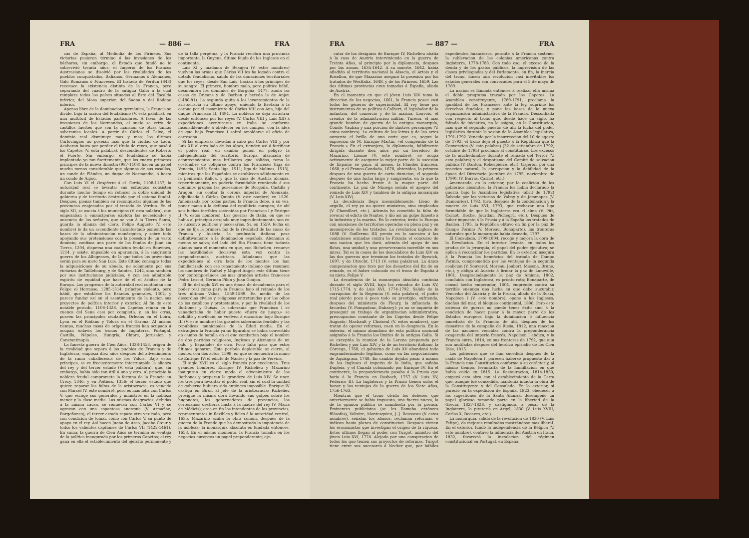FRA — 886 — FRA
cas de España, al Mediodía de los Pirineos. Sus victorias pusieron término á las invasiones de los bárbaros; sin embargo, el Estado que fundó no le sobrevivió treinta años; el Imperio de los Francos Austrasianos se disolvió por las rivalidades de los pueblos conquistados, Italianos, Germanos ó Alemanes, Galo Romanos ó Franceses. El tratado de Verdun (843) reconoce la existencia distinta de la Francia, pero separando del cuadro de la antigua Galia á la cual remplaza todos los países situados al Este del Escalda inferior, del Mosa superior, del Saona y del Ródano inferior.
Apenas libre de la dominacion germánica, la Francia se divide, bajo la accion del feudalismo (V. esta palabra), en una multitud de Estados particulares. A favor de las invasiones de los Normandos, el suelo se eriza de castillos fuertes que son la mansion de otras tantas soberanías locales. A partir de Cárlos el Calvo, el dominio real disminuye mas y mas; los últimos Carlovingios no poseían mas que la ciudad de Laon. Acabaron hasta por perder el título de reyes, que pasó á los Capetos (V. esta palabra), descendientes de Roberto el Fuerte. Sin embargo, el feudalismo se habia implantado ya tan fuertemente, que los cuatro primeros príncipes de la nueva dinastía (987-1108) hacen un papel mucho menos considerable que algunos de sus vasallos, un conde de Flándes, un duque de Normandía, ó hasta un conde de Anjou.
Con Luis VI el Despierto ó el Gordo, 1108-1137, la autoridad real se levanta; sus esfuerzos consisten durante mucho tiempo en rehacer la doble unidad de gobierno y de territorio destruida por el sistema feudal. Despues, piensa tambien en reconquistar algunas de las provincias enajenadas por el tratado de Verdun. En el siglo XII, se asocia á los municipios (V. esta palabra), que empezaban á emanciparse; explota las necesidades y ausencia de los señores, que se van á la Tierra Santa, guarda la alianza del clero. Felipe Augusto (V. este nombre) le da un ascendiente incontestado poniendo las bases de la administracion monárquica, y sobre todo apoyando sus pretensiones con la posesion de un vasto dominio; confisca una parte de los feudos de Juan sin Tierra, 1204, dispersa una coalicion feudal en Bouvines, 1214, y asiste, impasible en apariencia, á la sangrienta guerra de los Albigenses, de la que todos los provechos serán para su nieto San Luis. Este último consagra todas la adquisiciones de su abuelo, no solamente por sus victorias de Taillebourg, y de Saintes, 1242, sino tambien por sus instituciones judiciales, y con ese admirable espíritu de equidad que hace de él el árbitro de la Europa. Los progresos de la autoridad real continúan con Felipe el Hermoso, 1285-1314, príncipe violento, pero hábil, que establece los Estados generales, 1302, y parece fundar así en el asentimiento de la nacion sus proyectos de política interior y exterior. Al fin de este notable período, 1108-1328, los Capetos reinan en la cuenca del Sena casi por completo, y, en las otras, poseen las principales ciudades, Orleans en el Loira, Lyon en el Ródano y Tolosa en el Garona. Al mismo tiempo, muchas casas de orígen francés han ocupado ú ocupan todavía los tronos de Inglaterra, Portugal, Castilla, Nápoles, Hungría, Chipre, Jerusalen y Constantinopla.
La funesta guerra de Cien Años, 1338-1453, orígen de la rivalidad que separa á los pueblos de Francia y de Inglaterra, empieza diez años despues del advenimiento de la rama caballeresca de los Valois. Bajo estos príncipes, se ve frecuentemente interrumpida la alianza del rey y del tercer estado (V. esta palabra), que, sin embargo, habia sido tan útil á uno y otro. Al principio la nobleza feudal compromete la fortuna de la Francia en Crecy, 1346, y en Poitiers, 1356; el tercer estado que quiere reparar las faltas de la aristocracia, es vencido con Marcel (V. este nombre), pero es mas feliz con Cárlos V, que escoge sus generales y ministros en la nobleza menor y la clase media. Las mismas desgracias, debidas á la misma causa, se renuevan con Cárlos VI y se agravan con una espantosa anarquía (V. Armañac, Borgoñones); el tercer estado repara otra vez todo, pero con condicion de tomar, como con Cárlos V, su punto de apoyo en el rey. Así hacen Juana de Arco, Jacobo Cœur y todos los valientes capitanes de Cárlos VII (1422-1461). En suma, la guerra de Cien Años se termina en ventaja de la política inaugurada por los primeros Capetos; el rey gana en ella el establecimiento del ejército permanente y de la talla perpétua, y la Francia recobra una provincia importante, la Guyena, último feudo de los Ingleses en el continente.
Luis XI y madama de Beaujeu (V. estos nombres) vuelven las armas que Cárlos VII les ha legado contra el dotado feudalismo, salido de las donaciones territoriales que los reyes, desde San Luis, hacian á los príncipes de su sangre. El primero, hombre malo, pero político hábil, desmembra los dominios de Borgoña, 1477, anula las casas de Orleans y de Borbon y hereda la de Anjou (1480-81). La segunda quita á los levantamientos de la aristocracia su último apoyo, uniendo la Bretaña á la corona por el casamiento de Cárlos VIII con Ana, hija del duque Francisco II, 1491. La nobleza se deja arrastrar desde entónces por los reyes (V. Cárlos VIII y Luis XII) á expediciones aventureras en Italia se conforma insensiblemente á obedecer en los campos, con la idea de que bajo Francisco I sabrá amoldarse al oficio de cortesana.
Si las empresas llevadas á cabo por Cárlos VIII y por Luis XII al otro lado de los Alpes, tienden así á fortificar el poder real, en cambio ponen en peligro la independencia del territorio. Europa, alarmada de acontecimientos mas brillantes que sólidos, toma la costumbre de coligarse contra los Franceses (liga de Venecia, 1495; Santa liga, 1511; liga de Malinas, 1513), mientras que los Españoles se establecen sólidamente en la península itálica, y que la casa de Austria alcanza, repentinamente, un poderío formidable reuniendo á sus dominios propios las posesiones de Borgoña, Castilla y Aragon, sin contar la corona imperial de Alemania, adjudicada á Cárlos Quinto (V. este nombre) en 1520. Amenazada por todas partes, la Francia debe, á su vez, poner mano á la defensa del equilibrio europeo; de ahí seis luchas terribles sostenidas por Francisco I y Enrique II (V. estos nombres). Las guerras de Italia, en que se habia al principio arrojado muy imprudentemente, son en lo sucesivo políticas y necesarias. Si, en 1559, fecha en que se fija la primera faz de la rivalidad de las casas de Francia y Austria, la península italiana pasa definitivamente á la dominacion española, Alemania al menos se salva; del lado del Rin Francia tiene todavía aliados para el momento en que, con Richelieu, renueve las hostilidades decisivas esta vez contra la preponderancia austriaca. Añadamos que las expediciones al otro lado de los montes los han familiarizado con ese renacimiento italiano que resumen los nombres de Rafael y Miguel Angel; este último tiene por contemporáneos los mas grandes artistas franceses Pedro Lescot, German Pilon y Juan Goujon.
El fin del siglo XVI es una época de decadencia para el poder real como para la Francia bajo el reinado de los tres últimos Valois, 1559-1589. En medio de las discordias civiles y religiosas entretenidas por los odios de los católicos y protestantes, y por la rivalidad de los Borbones y Guisas, la soberanía que Francisco I se vanagloriaba de haber puesto «fuera de juego,» se debilitó y envileció; se vuelven á encontrar bajo Enrique III (V. este nombre) las grandes soberanías feudales y las repúblicas municipales de la Edad media. En el extranjero la Francia ya no figuraba; se habia convertido en campo de batalla en el que combatian bajo el nombre de dos partidos religiosos, Ingleses y Alemanes de un lado, y Españoles de otro. Poco faltó para que estos últimos ganaran. Este período deplorable se cierra, al menos, con dos actos, 1598, en que se encuentra la mano de Enrique IV: el edicto de Nantes y la paz de Vervins.
El siglo XVII es el siglo francés por excelencia. Tres grandes hombres, Enrique IV, Richelieu y Mazarino inauguran en cierto modo el advenimiento de los Borbones y preparan la grandeza de Luis XIV. Se unen los tres para levantar el poder real, sin el cual la unidad de gobierno hubiera sido entónces imposible. Enrique IV castiga en Biron al jefe de la aristocracia; Richelieu prosigue la misma obra llevando sus golpes sobre los hugonotes, los gobernadores de provincias, los cortesanos; destierra hasta á la madre del rey (V. María de Médicis); crea en fin los intendentes de las provincias, representantes in flexibles y fieles á la autoridad central, 1635. Mazarino acaba la obra comun, despues de la guerra de la Fronde que ha demostrado la impotencia de la nobleza; la monarquía absoluta es fundada entónces, 1653. En el mismo momento, la Francia tomaba en los negocios europeos un papel preponderante; eje-
FRA — 887 — FRA
cutor de los designios de Enrique IV, Richelieu abatia á la casa de Austria interviniendo en la guerra de Treinta Años, al principio por la diplomacia, despues por las armas, 1635-1642. A su muerte, 1642, habia añadido al territorio nacional la Alsacia, el Artois y el Rosellon, de que Mazarino aseguró la posesion por los tratados de Westfalia, 1648, y de los Pirineos, 1659. Las dos últimas provincias eran tomadas á España, aliada de Austria.
En el momento en que el jóven Luis XIV toma la direccion de los negocios, 1661, la Francia posee casi todos los géneros de superioridad. El rey tiene por instrumentos de su política á Colbert, el legislador de la industria, del comercio y de la marina, Louvois, el creador de la administracion militar, Turena, el mas grande hombre de guerra de la antigua monarquía, Condé, Vauban y una porcion de ilustres personajes (V. estos nombres). La cultura de las letras y de las artes aumenta el brillo de una corte que es, segun la expresion de M. Enrique Martin, «el compendio de la Francia.» En el extranjero, la diplomacia, hábilmente dirigida durante diez años por un heredero de Mazarino, Lionne (V. este nombre), se ocupa activamente de asegurar la mejor parte de la sucesion de España; se gana, al menos, la Flándes francesa, 1668, y el Franco-Condado, 1678, obtenidos, la primera despues de una guerra de corta duracion, el segundo despues de una lucha larga y sangrienta, en la que la Francia ha hecho frente á la mayor parte del continente. La paz de Nimega señala el apogeo del reinado de Luis XIV y tambien de la antigua monarquía (V. Luis XIV).
La decadencia llega insensiblemente. Lleno de orgullo, el rey ya no quiere ministros, sino empleados (V. Chamillart, etc.). Además ha cometido la falta de revocar el edicto de Nantes, y dió así un golpe funesto á la industria y la marina. En lo exterior, irrita la Europa con anexiones de territorios operadas en plena paz y en menosprecio de los tratados. La revolucion inglesa de 1688 (V. Guillermo III) presta en lo sucesivo á las coaliciones armadas contra la Francia el concurso de una nacion que les dará, además del apoyo de sus flotas, una unidad y una perseverancia increible en sus miras. Tal es la causa de los descalabros de Luis XIV en las dos guerras que terminan los tratados de Ryswick, 1697, y de Utrecht, 1713 (V. estas palabras). La única compensacion que tuvo por los desastres del fin de su reinado, es el haber colocado en el trono de España á su nieto, Felipe V.
La decadencia de la monarquia absoluta continúa durante el siglo XVIII, bajo los reinados de Luis XV, 1715-1774, y de Luis XVI, 1774-1792. Salido de la corrupcion de la Regencia (V. esta palabra), el poder real pierde poco á poco todo su prestigio, sufriendo, despues del ministerio de Fleury, la influencia de favoritas (V. Pompadour, Dubarry); ya no se inquieta de proseguir su trabajo de organizacion administrativa, preocupacion constante de los Capetos desde Felipe Augusto; Machault y Choiseul (V. estos nombres), que tratan de operar reformas, caen en la desgracia. En lo exterior, el mismo abandono de esta política nacional asignaba á la Francia los límites de la antigua Galia. Si se exceptúa la reunion de la Lorena preparada por Richelieu y por Luis XIV, y la de un territorio italiano, la Córcega, 1768, el gobierno de Luis XV abandonó todo engrandecimiento legítimo, como en las negociaciones de Aquisgram, 1748. En cambio dejaba pasar á manos de los Ingleses el imperio de la India, que soñaba Dupleix, y el Canadá colonizado por Enrique IV. En el continente, la preponderancia pasaba á la Prusia que batia á la Francia en Rosbach, 1757 (V. Luis XV, Federico II). La Inglaterra y la Prusia tienen solas el honor y las ventajas de la guerra de los Siete Años, 1756-1763.
Mientras que el trono olvida los deberes que anteriormente se habia impuesto, una fuerza nueva, la de la opinion pública se manifiesta por la prensa. Eminentes publicistas (se les llamaba entónces filósofos), Voltaire, Montesquieu, J.-J. Rousseau (V. estos nombres), señalan los abusos, reclaman reformas, é indican hasta planes de constitucion. Despues vienen los economistas que investigan el orígen de la riqueza. Estos últimos llegan al poder con Turgot, ministro del jóven Luis XVI, 1774. Alejado por una conspiracion de todos los que temen sus proyectos de reformas, Turgot tiene entre sus sucesores á Necker que, por hábiles expedientes financieros, permite á la Francia sostener la sublevacion de las colonias americanas contra Inglaterra, 1778-1783. Con todo eso, el exceso de la deuda y de los gastos públicos, la imprevision de las clases privilegiadas y del Parlamento, en fin, la inercia del trono, hacen una revolucion casi inevitable; los estados generales son convocados para el 5 de mayo de 1789.
La nacion es llamada entónces á realizar ella misma el doble programa trazado por los Capetos. La Asamblea constituyente, 1789-1791, proclama la igualdad de los Franceses ante la ley, suprime los derechos feudales, y pone las bases de la nueva organizacion administrativa de la Francia. Desconfiada con respecto al trono que, desde hace un siglo, ha faltado de iniciativa, no le asigna, en la Constitucion, mas que el segundo puesto; de ahí la lucha del poder legislativo durante la sesion de la Asamblea legislativa, 1791-1792. Vencido por la insurreccion del 10 de agosto de 1792, el trono deja el puesto á la República que la Convencion (V. esta palabra) (22 de setiembre de 1792, octubre de 1795) proclama al constituirse. Los excesos de la muchedumbre durante el reinado del Terror (V. esta palabra) y el despotismo del Comité de salvacion pública (V. Danton, Robespierre, etc.), trajeron, por una reaccion natural, la corrupcion y la debilidad de la época del Directorio (octubre de 1795, noviembre de 1799). (V. Barras, Carnot, etc.)
Amenazada, en lo exterior, por la coalicion de los gobiernos absolutos, la Francia les habia declarado la guerra bajo la Asamblea legislativa (abril de 1792) Salvada por las victorias de Valmy y de Jemmapes (V. Dumouriez), 1792, tuvo, despues de la condenacion y la muerte de Luis XVI, 1793, que rechazar una liga formidable de que la Inglaterra era el alma (V. Pitt, Carnot, Hoche, Jourdan, Pichegrú, etc.). Despues de haber impuesto á la Prusia y á la España los tratados de Basilea, 1795, la República obtuvo en fin por la paz de Campo Formio (V. Moreau, Bonaparte), las fronteras naturales que la monarquía habia deseado, 1797.
El Consulado, 1799-1804, recoge y mejora la obra de la Revolucion. En el interior levanta, en todos los grados de la jerarquía, el papel del poder ejecutivo; se aplica á reconciliar los partidos. En lo exterior, asegura á la Francia los beneficios del tratado de Campo Formio, comprometido por las ventajas de la segunda coalicion (V. Souvarof, Moreau, Joubert, Masena, Brune, etc.), y obliga al Austria á firmar la paz de Luneville, 1801. Desgraciadamente la paz de Amiens, 1802, concluida con Inglaterra, es pronto rota; Bonaparte, de cónsul hecho emperador, 1804, emprende contra su terrible enemiga una lucha en que debe sucumbir. Vencedor del Austria y de la Prusia, aliado de la Rusia, Napoleon I (V. este nombre), opone á los Ingleses, dueños del mar, el bloqueo continental, 1806. Pero este sistema de guerra no puede tener éxito sino á la condicion de hacer pasar á la mayor parte de los Estados europeos bajo la dominacion ó influencia inmediata de la Francia; de ahí, despues de los desastres de la campaña de Rusia, 1812, una reaccion de las naciones vencidas contra la preponderancia exagerada del imperio francés; Napoleon I abdica, y la Francia entra, 1814, en sus fronteras de 1792, que aun son mutiladas despues del heróico episodio de los Cien Dias, 1815.
Los gobiernos que se han sucedido despues de la caida de Napoleon I, parecen haberse propuesto dar á la Francia una Constitucion conforme á su carácter y, al mismo tiempo, levantarla de la humillacion en que habia caido en 1815. La Restauracion, 1814-1830, empezó esta obra con el establecimiento de la Carta que, aunque fué concedida, mantenia intacta la obra de la Constituyente y del Consulado. En lo exterior, si pareció en la expedicion de España, 1823, obedecer á las sugestiones de la Santa Alianza, desempeñó un papel glorioso tomando parte en la libertad de la Grecia, 1827-1828, y castigando, á pesar de la Inglaterra, la piratería en Argel, 1830 (V. Luis XVIII, Carlos X, Decazes, etc.).
La monarquía, salida de la revolucion de 1830 (V. Luis Felipe), da mejores resultados mostrándose mas liberal. En el exterior, fundó la independencia de la Bélgica (V. este nombre), contuvo la influencia del Austria en Italia, 1832, favoreció la instalacion del régimen constitucional en Portugal, en España,